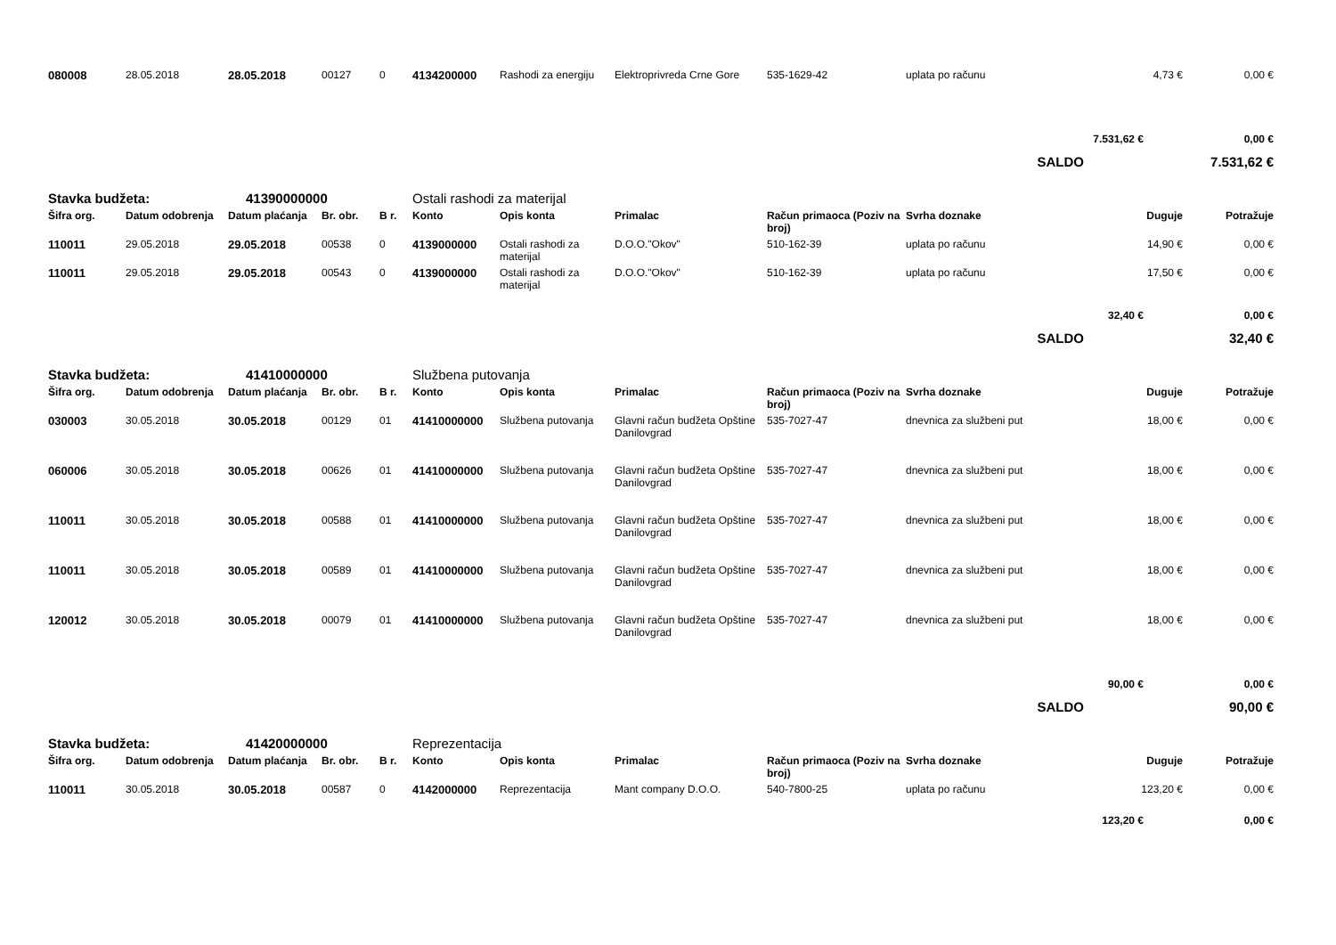| 080008 | 28.05.2018 | 28.05.2018 | 00127 | 0 | 4134200000 | Rashodi za energiju | Elektroprivreda Crne Gore | 535-1629-42 | uplata po računu | 4,73 € | 0,00 € |
| | | | | | | | | | | 7.531,62 € | 0,00 € |
| SALDO | | | | | | | | | | | 7.531,62 € |
| Stavka budžeta: | | 41390000000 | | | Ostali rashodi za materijal | | | | | | |
| Šifra org. | Datum odobrenja | Datum plaćanja | Br. obr. | B r. | Konto | Opis konta | Primalac | Račun primaoca (Poziv na broj) | Svrha doznake | Duguje | Potražuje |
| 110011 | 29.05.2018 | 29.05.2018 | 00538 | 0 | 4139000000 | Ostali rashodi za materijal | D.O.O."Okov" | 510-162-39 | uplata po računu | 14,90 € | 0,00 € |
| 110011 | 29.05.2018 | 29.05.2018 | 00543 | 0 | 4139000000 | Ostali rashodi za materijal | D.O.O."Okov" | 510-162-39 | uplata po računu | 17,50 € | 0,00 € |
| | | | | | | | | | | 32,40 € | 0,00 € |
| SALDO | | | | | | | | | | | 32,40 € |
| Stavka budžeta: | | 41410000000 | | | Službena putovanja | | | | | | |
| Šifra org. | Datum odobrenja | Datum plaćanja | Br. obr. | B r. | Konto | Opis konta | Primalac | Račun primaoca (Poziv na broj) | Svrha doznake | Duguje | Potražuje |
| 030003 | 30.05.2018 | 30.05.2018 | 00129 | 01 | 41410000000 | Službena putovanja | Glavni račun budžeta Opštine Danilovgrad | 535-7027-47 | dnevnica za službeni put | 18,00 € | 0,00 € |
| 060006 | 30.05.2018 | 30.05.2018 | 00626 | 01 | 41410000000 | Službena putovanja | Glavni račun budžeta Opštine Danilovgrad | 535-7027-47 | dnevnica za službeni put | 18,00 € | 0,00 € |
| 110011 | 30.05.2018 | 30.05.2018 | 00588 | 01 | 41410000000 | Službena putovanja | Glavni račun budžeta Opštine Danilovgrad | 535-7027-47 | dnevnica za službeni put | 18,00 € | 0,00 € |
| 110011 | 30.05.2018 | 30.05.2018 | 00589 | 01 | 41410000000 | Službena putovanja | Glavni račun budžeta Opštine Danilovgrad | 535-7027-47 | dnevnica za službeni put | 18,00 € | 0,00 € |
| 120012 | 30.05.2018 | 30.05.2018 | 00079 | 01 | 41410000000 | Službena putovanja | Glavni račun budžeta Opštine Danilovgrad | 535-7027-47 | dnevnica za službeni put | 18,00 € | 0,00 € |
| | | | | | | | | | | 90,00 € | 0,00 € |
| SALDO | | | | | | | | | | | 90,00 € |
| Stavka budžeta: | | 41420000000 | | | Reprezentacija | | | | | | |
| Šifra org. | Datum odobrenja | Datum plaćanja | Br. obr. | B r. | Konto | Opis konta | Primalac | Račun primaoca (Poziv na broj) | Svrha doznake | Duguje | Potražuje |
| 110011 | 30.05.2018 | 30.05.2018 | 00587 | 0 | 4142000000 | Reprezentacija | Mant company D.O.O. | 540-7800-25 | uplata po računu | 123,20 € | 0,00 € |
| | | | | | | | | | | 123,20 € | 0,00 € |